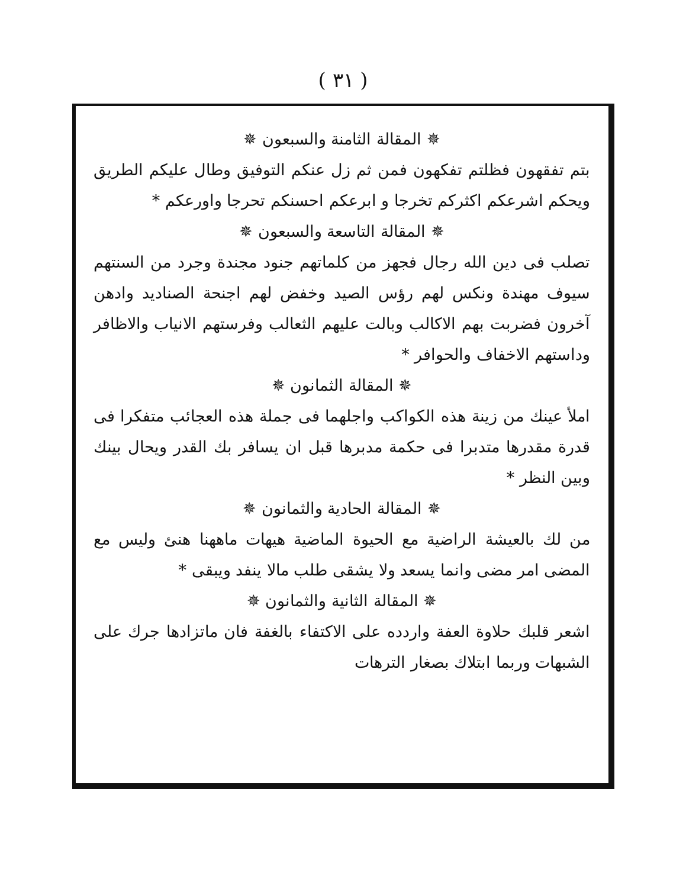( ٣١ )
✵ المقالة الثامنة والسبعون ✵
بتم تفقهون فظلتم تفكهون فمن ثم زل عنكم التوفيق وطال عليكم الطريق ويحكم اشرعكم اكثركم تخرجا و ابرعكم احسنكم تحرجا واورعكم *
✵ المقالة التاسعة والسبعون ✵
تصلب فى دين الله رجال فجهز من كلماتهم جنود مجندة وجرد من السنتهم سيوف مهندة ونكس لهم رؤس الصيد وخفض لهم اجنحة الصناديد وادهن آخرون فضربت بهم الاكالب وبالت عليهم الثعالب وفرستهم الانياب والاظافر وداستهم الاخفاف والحوافر *
✵ المقالة الثمانون ✵
املأ عينك من زينة هذه الكواكب واجلهما فى جملة هذه العجائب متفكرا فى قدرة مقدرها متدبرا فى حكمة مدبرها قبل ان يسافر بك القدر ويحال بينك وبين النظر *
✵ المقالة الحادية والثمانون ✵
من لك بالعيشة الراضية مع الحيوة الماضية هيهات ماههنا هنئ وليس مع المضى امر مضى وانما يسعد ولا يشقى طلب مالا ينفد ويبقى *
✵ المقالة الثانية والثمانون ✵
اشعر قلبك حلاوة العفة واردده على الاكتفاء بالغفة فان ماتزادها جرك على الشبهات وربما ابتلاك بصغار الترهات